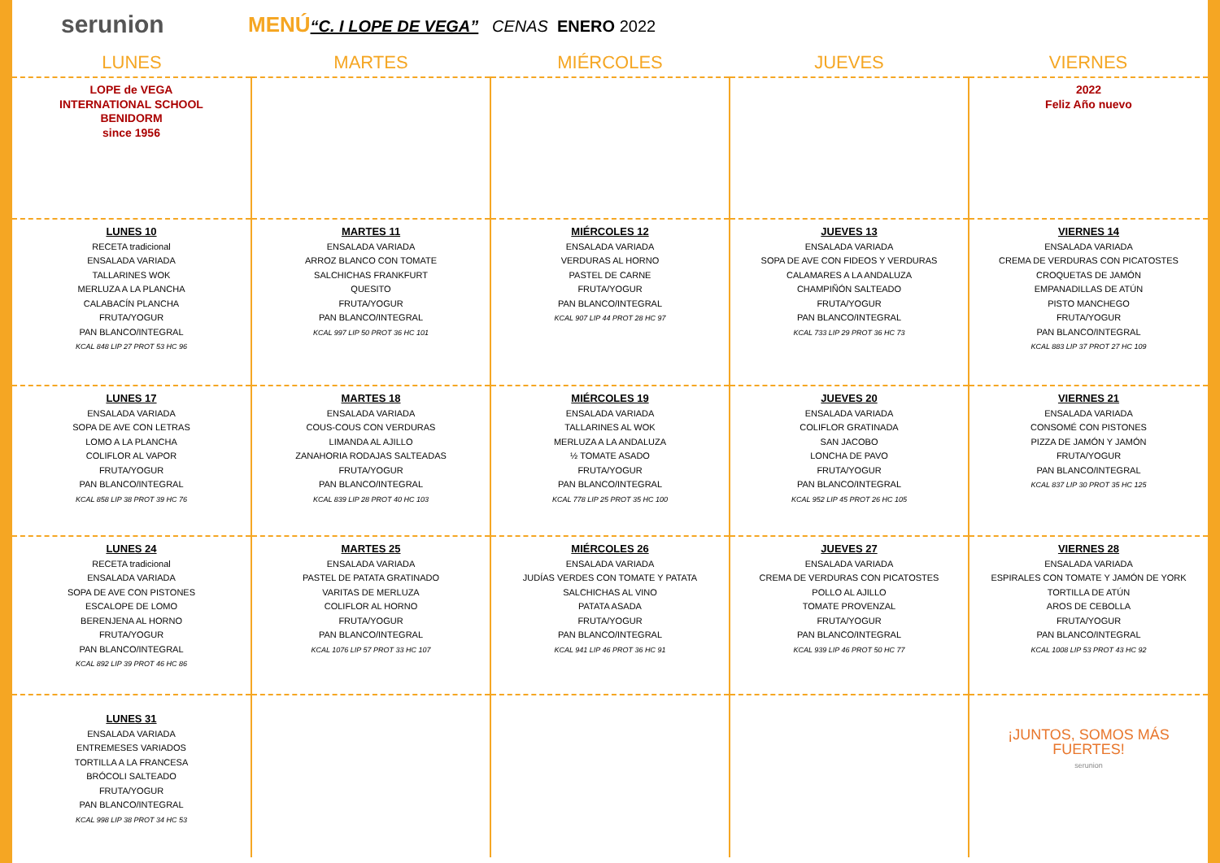serunion
MENÚ“C. I LOPE DE VEGA” CENAS ENERO 2022
| LUNES | MARTES | MIÉRCOLES | JUEVES | VIERNES |
| --- | --- | --- | --- | --- |
| LOPE de VEGA INTERNATIONAL SCHOOL BENIDORM since 1956 | | | | 2022 Feliz Año nuevo |
| LUNES 10 RECETA tradicional ENSALADA VARIADA TALLARINES WOK MERLUZA A LA PLANCHA CALABACÍN PLANCHA FRUTA/YOGUR PAN BLANCO/INTEGRAL KCAL 848 LIP 27 PROT 53 HC 96 | MARTES 11 ENSALADA VARIADA ARROZ BLANCO CON TOMATE SALCHICHAS FRANKFURT QUESITO FRUTA/YOGUR PAN BLANCO/INTEGRAL KCAL 997 LIP 50 PROT 36 HC 101 | MIÉRCOLES 12 ENSALADA VARIADA VERDURAS AL HORNO PASTEL DE CARNE FRUTA/YOGUR PAN BLANCO/INTEGRAL KCAL 907 LIP 44 PROT 28 HC 97 | JUEVES 13 ENSALADA VARIADA SOPA DE AVE CON FIDEOS Y VERDURAS CALAMARES A LA ANDALUZA CHAMPIÑÓN SALTEADO FRUTA/YOGUR PAN BLANCO/INTEGRAL KCAL 733 LIP 29 PROT 36 HC 73 | VIERNES 14 ENSALADA VARIADA CREMA DE VERDURAS CON PICATOSTES CROQUETAS DE JAMÓN EMPANADILLAS DE ATÚN PISTO MANCHEGO FRUTA/YOGUR PAN BLANCO/INTEGRAL KCAL 883 LIP 37 PROT 27 HC 109 |
| LUNES 17 ENSALADA VARIADA SOPA DE AVE CON LETRAS LOMO A LA PLANCHA COLIFLOR AL VAPOR FRUTA/YOGUR PAN BLANCO/INTEGRAL KCAL 858 LIP 38 PROT 39 HC 76 | MARTES 18 ENSALADA VARIADA COUS-COUS CON VERDURAS LIMANDA AL AJILLO ZANAHORIA RODAJAS SALTEADAS FRUTA/YOGUR PAN BLANCO/INTEGRAL KCAL 839 LIP 28 PROT 40 HC 103 | MIÉRCOLES 19 ENSALADA VARIADA TALLARINES AL WOK MERLUZA A LA ANDALUZA ½ TOMATE ASADO FRUTA/YOGUR PAN BLANCO/INTEGRAL KCAL 778 LIP 25 PROT 35 HC 100 | JUEVES 20 ENSALADA VARIADA COLIFLOR GRATINADA SAN JACOBO LONCHA DE PAVO FRUTA/YOGUR PAN BLANCO/INTEGRAL KCAL 952 LIP 45 PROT 26 HC 105 | VIERNES 21 ENSALADA VARIADA CONSOMÉ CON PISTONES PIZZA DE JAMÓN Y JAMÓN FRUTA/YOGUR PAN BLANCO/INTEGRAL KCAL 837 LIP 30 PROT 35 HC 125 |
| LUNES 24 RECETA tradicional ENSALADA VARIADA SOPA DE AVE CON PISTONES ESCALOPE DE LOMO BERENJENA AL HORNO FRUTA/YOGUR PAN BLANCO/INTEGRAL KCAL 892 LIP 39 PROT 46 HC 86 | MARTES 25 ENSALADA VARIADA PASTEL DE PATATA GRATINADO VARITAS DE MERLUZA COLIFLOR AL HORNO FRUTA/YOGUR PAN BLANCO/INTEGRAL KCAL 1076 LIP 57 PROT 33 HC 107 | MIÉRCOLES 26 ENSALADA VARIADA JUDÍAS VERDES CON TOMATE Y PATATA SALCHICHAS AL VINO PATATA ASADA FRUTA/YOGUR PAN BLANCO/INTEGRAL KCAL 941 LIP 46 PROT 36 HC 91 | JUEVES 27 ENSALADA VARIADA CREMA DE VERDURAS CON PICATOSTES POLLO AL AJILLO TOMATE PROVENZAL FRUTA/YOGUR PAN BLANCO/INTEGRAL KCAL 939 LIP 46 PROT 50 HC 77 | VIERNES 28 ENSALADA VARIADA ESPIRALES CON TOMATE Y JAMÓN DE YORK TORTILLA DE ATÚN AROS DE CEBOLLA FRUTA/YOGUR PAN BLANCO/INTEGRAL KCAL 1008 LIP 53 PROT 43 HC 92 |
| LUNES 31 ENSALADA VARIADA ENTREMESES VARIADOS TORTILLA A LA FRANCESA BRÓCOLI SALTEADO FRUTA/YOGUR PAN BLANCO/INTEGRAL KCAL 998 LIP 38 PROT 34 HC 53 | | | | ¡JUNTOS, SOMOS MÁS FUERTES! serunion |